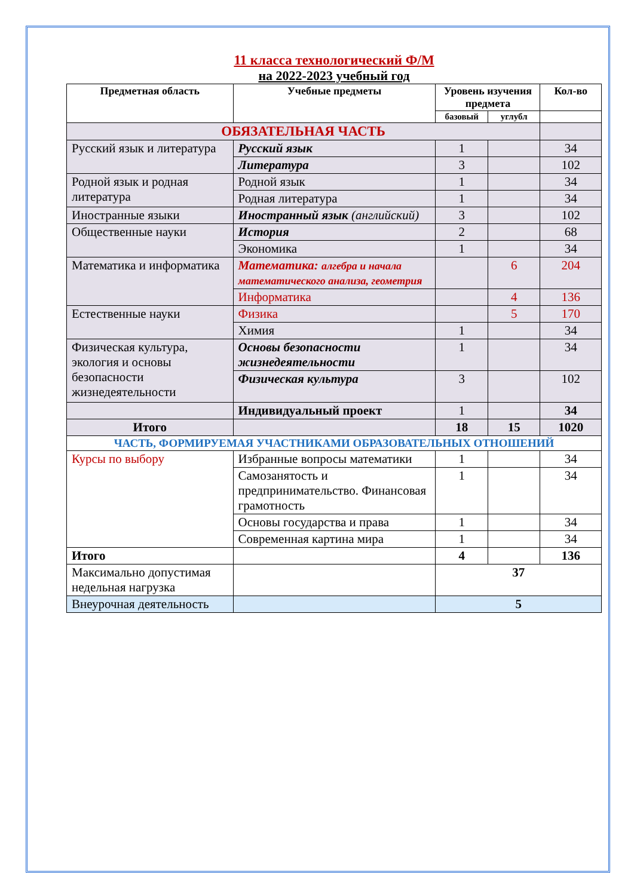11 класса технологический Ф/М
на 2022-2023 учебный год
| Предметная область | Учебные предметы | Уровень изучения предмета | | Кол-во |
| --- | --- | --- | --- | --- |
| | | базовый | углубл | |
| ОБЯЗАТЕЛЬНАЯ ЧАСТЬ | | | | |
| Русский язык и литература | Русский язык | 1 | | 34 |
| | Литература | 3 | | 102 |
| Родной язык и родная литература | Родной язык | 1 | | 34 |
| | Родная литература | 1 | | 34 |
| Иностранные языки | Иностранный язык (английский) | 3 | | 102 |
| Общественные науки | История | 2 | | 68 |
| | Экономика | 1 | | 34 |
| Математика и информатика | Математика: алгебра и начала математического анализа, геометрия | | 6 | 204 |
| | Информатика | | 4 | 136 |
| Естественные науки | Физика | | 5 | 170 |
| | Химия | 1 | | 34 |
| Физическая культура, экология и основы безопасности жизнедеятельности | Основы безопасности жизнедеятельности | 1 | | 34 |
| | Физическая культура | 3 | | 102 |
| | Индивидуальный проект | 1 | | 34 |
| Итого | | 18 | 15 | 1020 |
| ЧАСТЬ, ФОРМИРУЕМАЯ УЧАСТНИКАМИ ОБРАЗОВАТЕЛЬНЫХ ОТНОШЕНИЙ | | | | |
| Курсы по выбору | Избранные вопросы математики | 1 | | 34 |
| | Самозанятость и предпринимательство. Финансовая грамотность | 1 | | 34 |
| | Основы государства и права | 1 | | 34 |
| | Современная картина мира | 1 | | 34 |
| Итого | | 4 | | 136 |
| Максимально допустимая недельная нагрузка | | 37 | | |
| Внеурочная деятельность | | 5 | | |